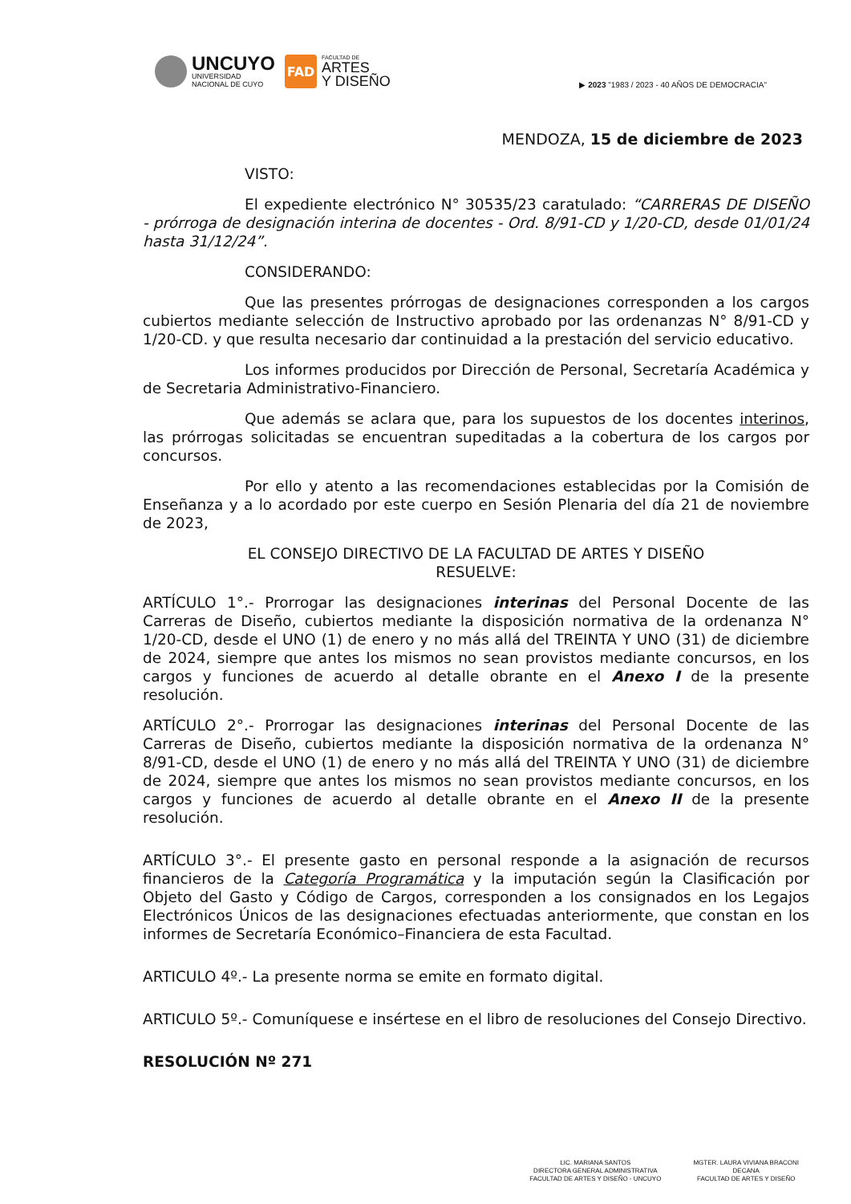UNCUYO
UNIVERSIDAD
NACIONAL DE CUYO
FAD
FACULTAD DE
ARTES
Y DISEÑO
▶ 2023 "1983 / 2023 - 40 AÑOS DE DEMOCRACIA"
MENDOZA, 15 de diciembre de 2023
VISTO:
El expediente electrónico N° 30535/23 caratulado: “CARRERAS DE DISEÑO - prórroga de designación interina de docentes - Ord. 8/91-CD y 1/20-CD, desde 01/01/24 hasta 31/12/24”.
CONSIDERANDO:
Que las presentes prórrogas de designaciones corresponden a los cargos cubiertos mediante selección de Instructivo aprobado por las ordenanzas N° 8/91-CD y 1/20-CD. y que resulta necesario dar continuidad a la prestación del servicio educativo.
Los informes producidos por Dirección de Personal, Secretaría Académica y de Secretaria Administrativo-Financiero.
Que además se aclara que, para los supuestos de los docentes interinos, las prórrogas solicitadas se encuentran supeditadas a la cobertura de los cargos por concursos.
Por ello y atento a las recomendaciones establecidas por la Comisión de Enseñanza y a lo acordado por este cuerpo en Sesión Plenaria del día 21 de noviembre de 2023,
EL CONSEJO DIRECTIVO DE LA FACULTAD DE ARTES Y DISEÑO
RESUELVE:
ARTÍCULO 1°.- Prorrogar las designaciones interinas del Personal Docente de las Carreras de Diseño, cubiertos mediante la disposición normativa de la ordenanza N° 1/20-CD, desde el UNO (1) de enero y no más allá del TREINTA Y UNO (31) de diciembre de 2024, siempre que antes los mismos no sean provistos mediante concursos, en los cargos y funciones de acuerdo al detalle obrante en el Anexo I de la presente resolución.
ARTÍCULO 2°.- Prorrogar las designaciones interinas del Personal Docente de las Carreras de Diseño, cubiertos mediante la disposición normativa de la ordenanza N° 8/91-CD, desde el UNO (1) de enero y no más allá del TREINTA Y UNO (31) de diciembre de 2024, siempre que antes los mismos no sean provistos mediante concursos, en los cargos y funciones de acuerdo al detalle obrante en el Anexo II de la presente resolución.
ARTÍCULO 3°.- El presente gasto en personal responde a la asignación de recursos financieros de la Categoría Programática y la imputación según la Clasificación por Objeto del Gasto y Código de Cargos, corresponden a los consignados en los Legajos Electrónicos Únicos de las designaciones efectuadas anteriormente, que constan en los informes de Secretaría Económico–Financiera de esta Facultad.
ARTICULO 4º.- La presente norma se emite en formato digital.
ARTICULO 5º.- Comuníquese e insértese en el libro de resoluciones del Consejo Directivo.
RESOLUCIÓN Nº 271
LIC. MARIANA SANTOS
DIRECTORA GENERAL ADMINISTRATIVA
FACULTAD DE ARTES Y DISEÑO - UNCUYO
MGTER. LAURA VIVIANA BRACONI
DECANA
FACULTAD DE ARTES Y DISEÑO